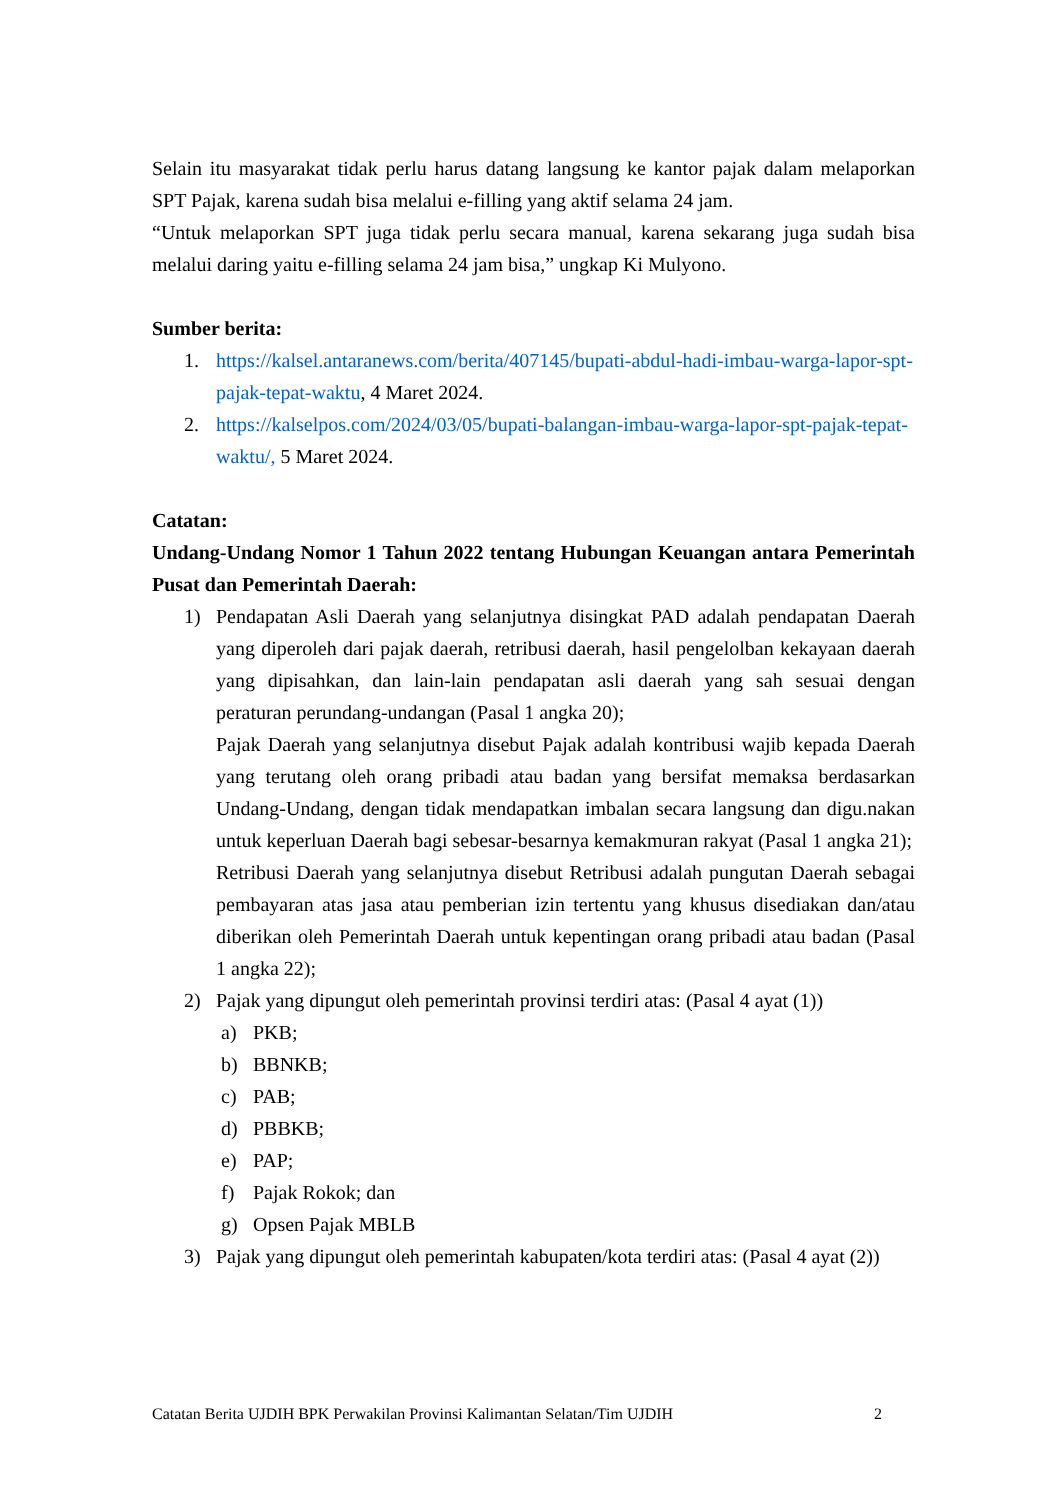Selain itu masyarakat tidak perlu harus datang langsung ke kantor pajak dalam melaporkan SPT Pajak, karena sudah bisa melalui e-filling yang aktif selama 24 jam.
“Untuk melaporkan SPT juga tidak perlu secara manual, karena sekarang juga sudah bisa melalui daring yaitu e-filling selama 24 jam bisa,” ungkap Ki Mulyono.
Sumber berita:
1. https://kalsel.antaranews.com/berita/407145/bupati-abdul-hadi-imbau-warga-lapor-spt-pajak-tepat-waktu, 4 Maret 2024.
2. https://kalselpos.com/2024/03/05/bupati-balangan-imbau-warga-lapor-spt-pajak-tepat-waktu/, 5 Maret 2024.
Catatan:
Undang-Undang Nomor 1 Tahun 2022 tentang Hubungan Keuangan antara Pemerintah Pusat dan Pemerintah Daerah:
1) Pendapatan Asli Daerah yang selanjutnya disingkat PAD adalah pendapatan Daerah yang diperoleh dari pajak daerah, retribusi daerah, hasil pengelolban kekayaan daerah yang dipisahkan, dan lain-lain pendapatan asli daerah yang sah sesuai dengan peraturan perundang-undangan (Pasal 1 angka 20);
Pajak Daerah yang selanjutnya disebut Pajak adalah kontribusi wajib kepada Daerah yang terutang oleh orang pribadi atau badan yang bersifat memaksa berdasarkan Undang-Undang, dengan tidak mendapatkan imbalan secara langsung dan digu.nakan untuk keperluan Daerah bagi sebesar-besarnya kemakmuran rakyat (Pasal 1 angka 21);
Retribusi Daerah yang selanjutnya disebut Retribusi adalah pungutan Daerah sebagai pembayaran atas jasa atau pemberian izin tertentu yang khusus disediakan dan/atau diberikan oleh Pemerintah Daerah untuk kepentingan orang pribadi atau badan (Pasal 1 angka 22);
2) Pajak yang dipungut oleh pemerintah provinsi terdiri atas: (Pasal 4 ayat (1))
a) PKB;
b) BBNKB;
c) PAB;
d) PBBKB;
e) PAP;
f) Pajak Rokok; dan
g) Opsen Pajak MBLB
3) Pajak yang dipungut oleh pemerintah kabupaten/kota terdiri atas: (Pasal 4 ayat (2))
Catatan Berita UJDIH BPK Perwakilan Provinsi Kalimantan Selatan/Tim UJDIH 2